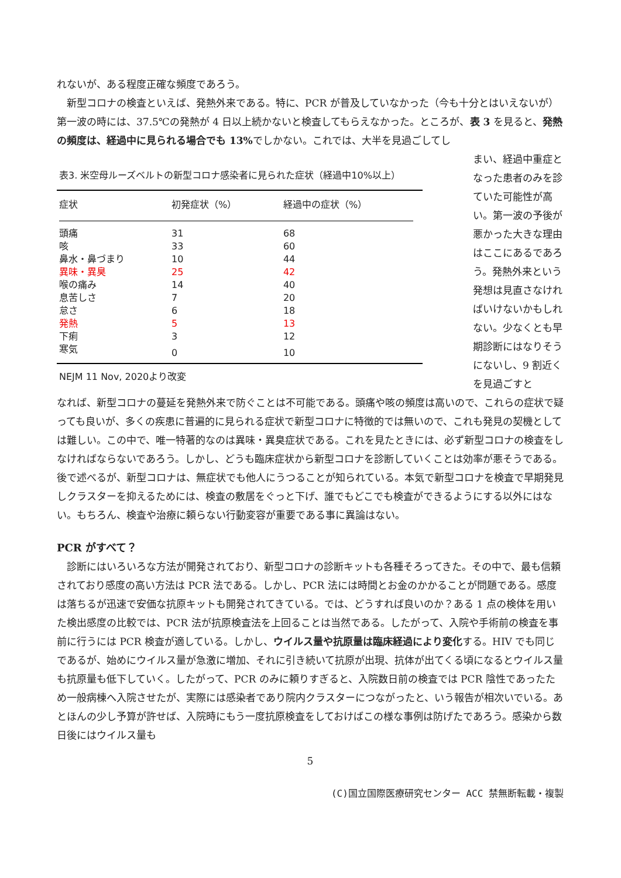れないが、ある程度正確な頻度であろう。
新型コロナの検査といえば、発熱外来である。特に、PCR が普及していなかった（今も十分とはいえないが）第一波の時には、37.5℃の発熱が 4 日以上続かないと検査してもらえなかった。ところが、表 3 を見ると、発熱の頻度は、経過中に見られる場合でも 13% でしかない。これでは、大半を見過ごしてし
表3. 米空母ルーズベルトの新型コロナ感染者に見られた症状（経過中10%以上）
| 症状 | 初発症状（%） | 経過中の症状（%） |
| --- | --- | --- |
| 頭痛 | 31 | 68 |
| 咳 | 33 | 60 |
| 鼻水・鼻づまり | 10 | 44 |
| 異味・異臭 | 25 | 42 |
| 喉の痛み | 14 | 40 |
| 息苦しさ | 7 | 20 |
| 怠さ | 6 | 18 |
| 発熱 | 5 | 13 |
| 下痢 | 3 | 12 |
| 寒気 | 0 | 10 |
NEJM 11 Nov, 2020より改変
まい、経過中重症となった患者のみを診ていた可能性が高い。第一波の予後が悪かった大きな理由はここにあるであろう。発熱外来という発想は見直さなければいけないかもしれない。少なくとも早期診断にはなりそうにないし、9 割近くを見過ごすと
なれば、新型コロナの蔓延を発熱外来で防ぐことは不可能である。頭痛や咳の頻度は高いので、これらの症状で疑っても良いが、多くの疾患に普遍的に見られる症状で新型コロナに特徴的では無いので、これも発見の契機としては難しい。この中で、唯一特著的なのは異味・異臭症状である。これを見たときには、必ず新型コロナの検査をしなければならないであろう。しかし、どうも臨床症状から新型コロナを診断していくことは効率が悪そうである。後で述べるが、新型コロナは、無症状でも他人にうつることが知られている。本気で新型コロナを検査で早期発見しクラスターを抑えるためには、検査の敷居をぐっと下げ、誰でもどこでも検査ができるようにする以外にはない。もちろん、検査や治療に頼らない行動変容が重要である事に異論はない。
PCR がすべて？
診断にはいろいろな方法が開発されており、新型コロナの診断キットも各種そろってきた。その中で、最も信頼されており感度の高い方法は PCR 法である。しかし、PCR 法には時間とお金のかかることが問題である。感度は落ちるが迅速で安価な抗原キットも開発されてきている。では、どうすれば良いのか？ある 1 点の検体を用いた検出感度の比較では、PCR 法が抗原検査法を上回ることは当然である。したがって、入院や手術前の検査を事前に行うには PCR 検査が適している。しかし、ウイルス量や抗原量は臨床経過により変化する。HIV でも同じであるが、始めにウイルス量が急激に増加、それに引き続いて抗原が出現、抗体が出てくる頃になるとウイルス量も抗原量も低下していく。したがって、PCR のみに頼りすぎると、入院数日前の検査では PCR 陰性であったため一般病棟へ入院させたが、実際には感染者であり院内クラスターにつながったと、いう報告が相次いでいる。あとほんの少し予算が許せば、入院時にもう一度抗原検査をしておけばこの様な事例は防げたであろう。感染から数日後にはウイルス量も
5
(C)国立国際医療研究センター ACC 禁無断転載・複製